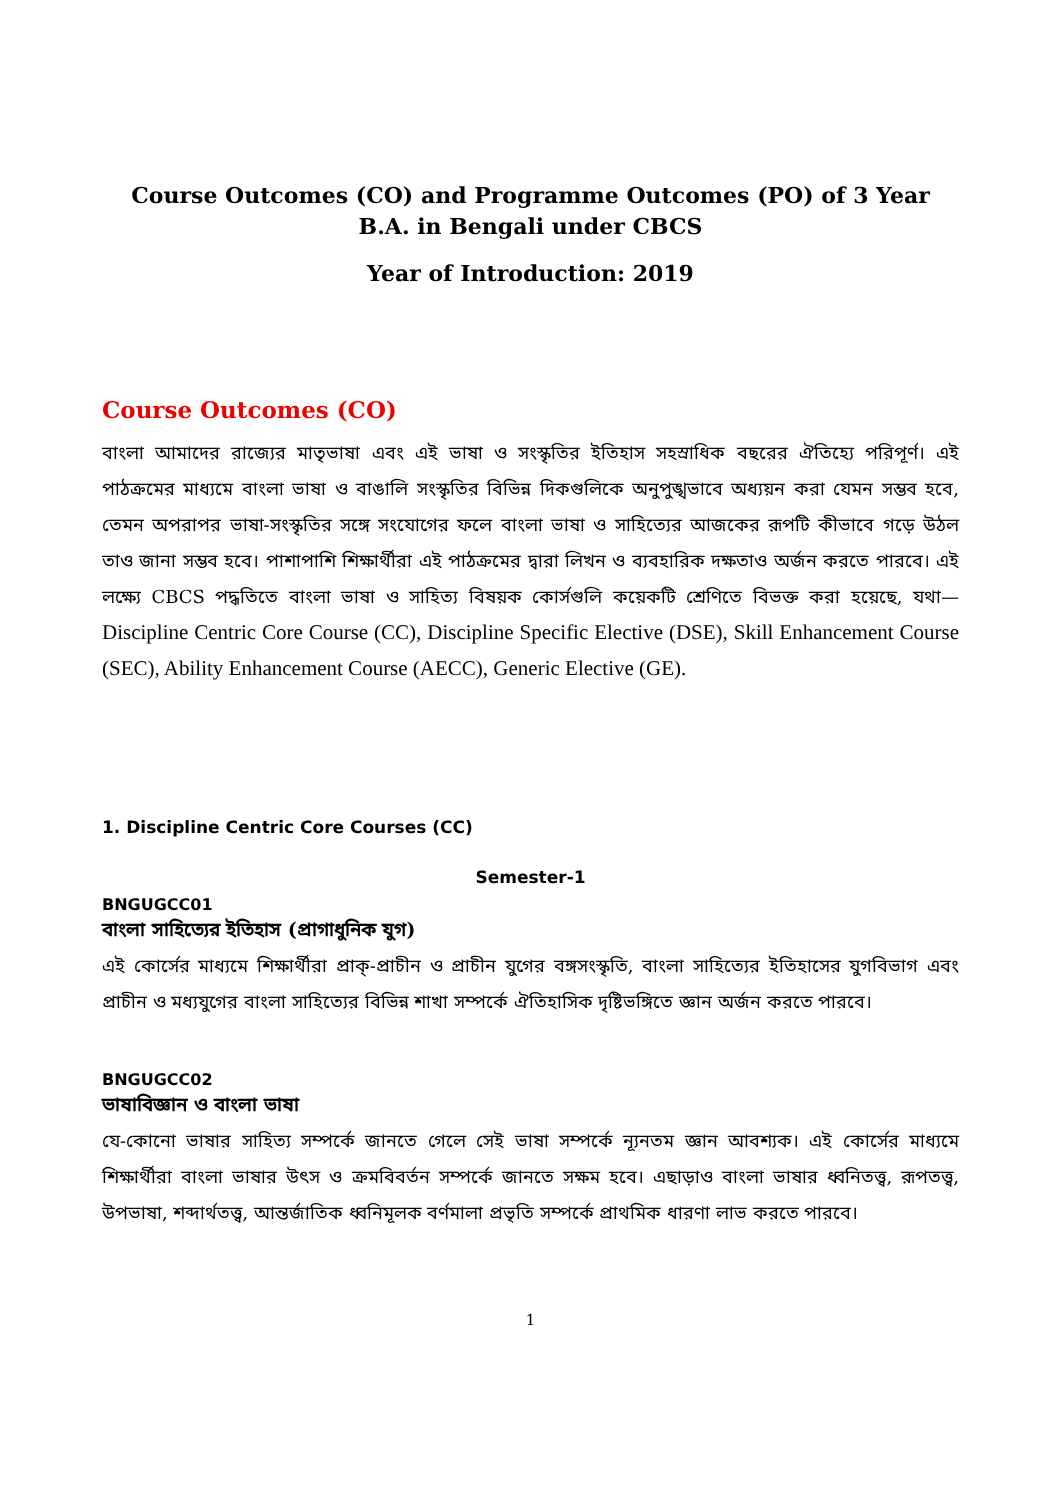Course Outcomes (CO) and Programme Outcomes (PO) of 3 Year B.A. in Bengali under CBCS
Year of Introduction: 2019
Course Outcomes (CO)
বাংলা আমাদের রাজ্যের মাতৃভাষা এবং এই ভাষা ও সংস্কৃতির ইতিহাস সহস্রাধিক বছরের ঐতিহ্যে পরিপূর্ণ। এই পাঠক্রমের মাধ্যমে বাংলা ভাষা ও বাঙালি সংস্কৃতির বিভিন্ন দিকগুলিকে অনুপুঙ্খভাবে অধ্যয়ন করা যেমন সম্ভব হবে, তেমন অপরাপর ভাষা-সংস্কৃতির সঙ্গে সংযোগের ফলে বাংলা ভাষা ও সাহিত্যের আজকের রূপটি কীভাবে গড়ে উঠল তাও জানা সম্ভব হবে। পাশাপাশি শিক্ষার্থীরা এই পাঠক্রমের দ্বারা লিখন ও ব্যবহারিক দক্ষতাও অর্জন করতে পারবে। এই লক্ষ্যে CBCS পদ্ধতিতে বাংলা ভাষা ও সাহিত্য বিষয়ক কোর্সগুলি কয়েকটি শ্রেণিতে বিভক্ত করা হয়েছে, যথা— Discipline Centric Core Course (CC), Discipline Specific Elective (DSE), Skill Enhancement Course (SEC), Ability Enhancement Course (AECC), Generic Elective (GE).
1. Discipline Centric Core Courses (CC)
Semester-1
BNGUGCC01
বাংলা সাহিত্যের ইতিহাস (প্রাগাধুনিক যুগ)
এই কোর্সের মাধ্যমে শিক্ষার্থীরা প্রাক্-প্রাচীন ও প্রাচীন যুগের বঙ্গসংস্কৃতি, বাংলা সাহিত্যের ইতিহাসের যুগবিভাগ এবং প্রাচীন ও মধ্যযুগের বাংলা সাহিত্যের বিভিন্ন শাখা সম্পর্কে ঐতিহাসিক দৃষ্টিভঙ্গিতে জ্ঞান অর্জন করতে পারবে।
BNGUGCC02
ভাষাবিজ্ঞান ও বাংলা ভাষা
যে-কোনো ভাষার সাহিত্য সম্পর্কে জানতে গেলে সেই ভাষা সম্পর্কে ন্যূনতম জ্ঞান আবশ্যক। এই কোর্সের মাধ্যমে শিক্ষার্থীরা বাংলা ভাষার উৎস ও ক্রমবিবর্তন সম্পর্কে জানতে সক্ষম হবে। এছাড়াও বাংলা ভাষার ধ্বনিতত্ত্ব, রূপতত্ত্ব, উপভাষা, শব্দার্থতত্ত্ব, আন্তর্জাতিক ধ্বনিমূলক বর্ণমালা প্রভৃতি সম্পর্কে প্রাথমিক ধারণা লাভ করতে পারবে।
1